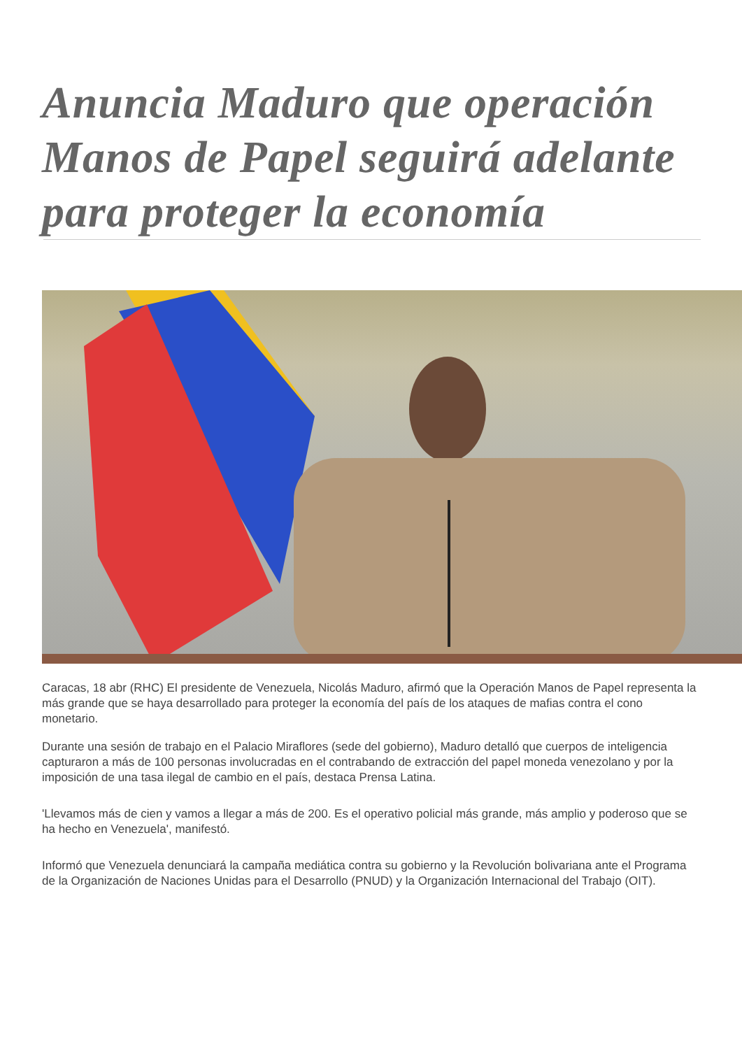Anuncia Maduro que operación Manos de Papel seguirá adelante para proteger la economía
Caracas, 18 abr (RHC) El presidente de Venezuela, Nicolás Maduro, afirmó que la Operación Manos de Papel representa la más grande que se haya desarrollado para proteger la economía del país de los ataques de mafias contra el cono monetario.
Durante una sesión de trabajo en el Palacio Miraflores (sede del gobierno), Maduro detalló que cuerpos de inteligencia capturaron a más de 100 personas involucradas en el contrabando de extracción del papel moneda venezolano y por la imposición de una tasa ilegal de cambio en el país, destaca Prensa Latina.
'Llevamos más de cien y vamos a llegar a más de 200. Es el operativo policial más grande, más amplio y poderoso que se ha hecho en Venezuela', manifestó.
Informó que Venezuela denunciará la campaña mediática contra su gobierno y la Revolución bolivariana ante el Programa de la Organización de Naciones Unidas para el Desarrollo (PNUD) y la Organización Internacional del Trabajo (OIT).